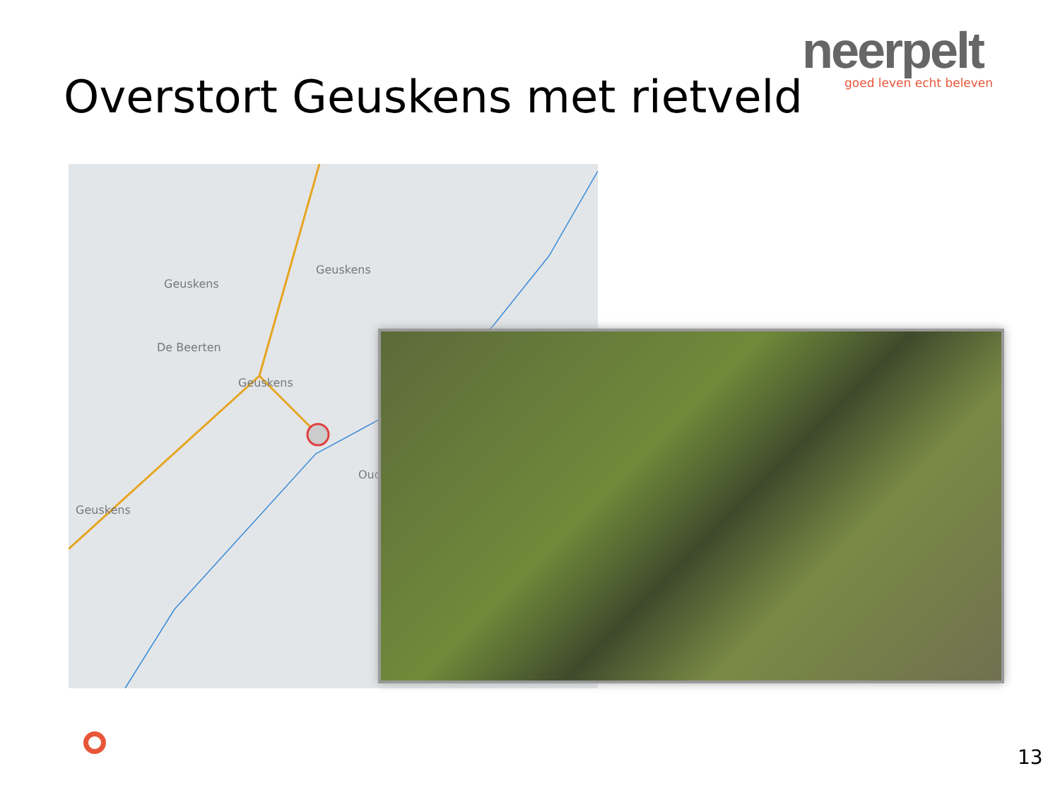neerpelt
goed leven echt beleven
Overstort Geuskens met rietveld
Geuskens
De Beerten
Geuskens
Geuskens
Geuskens
Oud
13